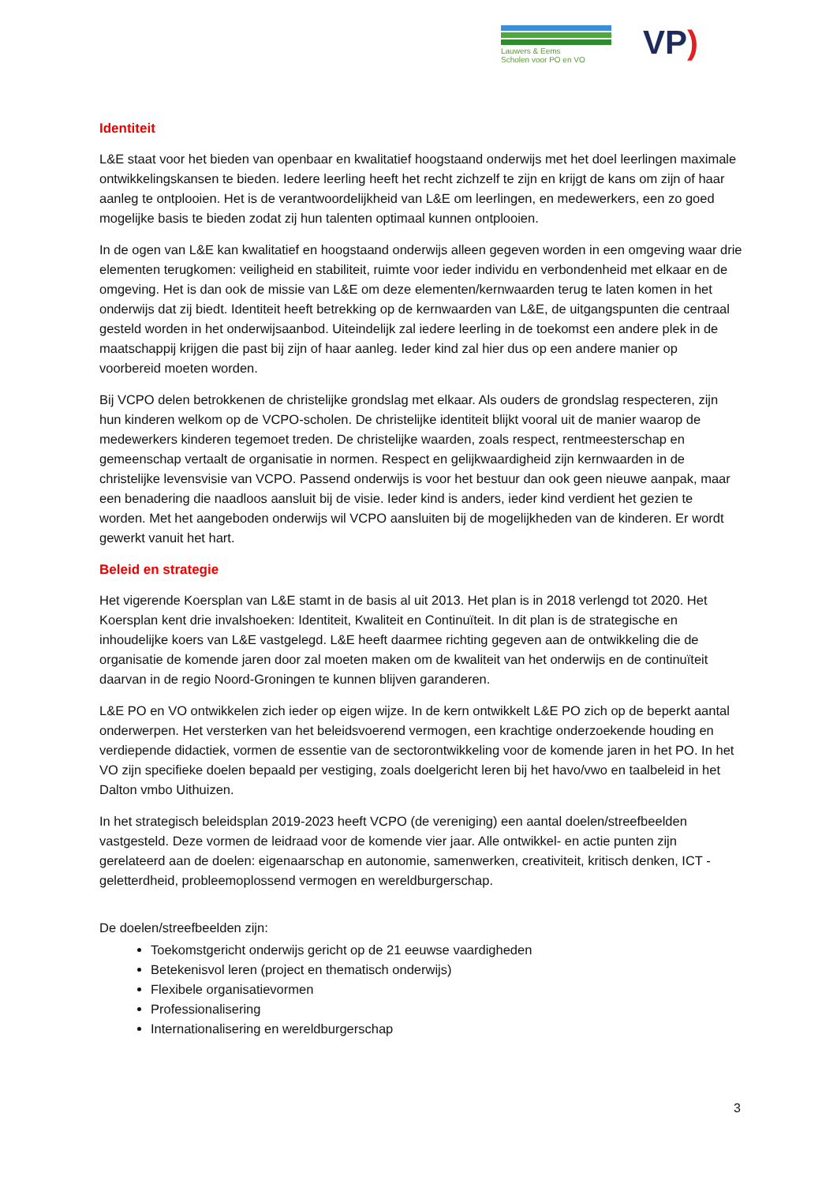Lauwers & Eems
Scholen voor PO en VO
VP)
Identiteit
L&E staat voor het bieden van openbaar en kwalitatief hoogstaand onderwijs met het doel leerlingen maximale ontwikkelingskansen te bieden. Iedere leerling heeft het recht zichzelf te zijn en krijgt de kans om zijn of haar aanleg te ontplooien. Het is de verantwoordelijkheid van L&E om leerlingen, en medewerkers, een zo goed mogelijke basis te bieden zodat zij hun talenten optimaal kunnen ontplooien.
In de ogen van L&E kan kwalitatief en hoogstaand onderwijs alleen gegeven worden in een omgeving waar drie elementen terugkomen: veiligheid en stabiliteit, ruimte voor ieder individu en verbondenheid met elkaar en de omgeving. Het is dan ook de missie van L&E om deze elementen/kernwaarden terug te laten komen in het onderwijs dat zij biedt. Identiteit heeft betrekking op de kernwaarden van L&E, de uitgangspunten die centraal gesteld worden in het onderwijsaanbod. Uiteindelijk zal iedere leerling in de toekomst een andere plek in de maatschappij krijgen die past bij zijn of haar aanleg. Ieder kind zal hier dus op een andere manier op voorbereid moeten worden.
Bij VCPO delen betrokkenen de christelijke grondslag met elkaar. Als ouders de grondslag respecteren, zijn hun kinderen welkom op de VCPO-scholen. De christelijke identiteit blijkt vooral uit de manier waarop de medewerkers kinderen tegemoet treden. De christelijke waarden, zoals respect, rentmeesterschap en gemeenschap vertaalt de organisatie in normen. Respect en gelijkwaardigheid zijn kernwaarden in de christelijke levensvisie van VCPO. Passend onderwijs is voor het bestuur dan ook geen nieuwe aanpak, maar een benadering die naadloos aansluit bij de visie. Ieder kind is anders, ieder kind verdient het gezien te worden. Met het aangeboden onderwijs wil VCPO aansluiten bij de mogelijkheden van de kinderen. Er wordt gewerkt vanuit het hart.
Beleid en strategie
Het vigerende Koersplan van L&E stamt in de basis al uit 2013. Het plan is in 2018 verlengd tot 2020. Het Koersplan kent drie invalshoeken: Identiteit, Kwaliteit en Continuïteit. In dit plan is de strategische en inhoudelijke koers van L&E vastgelegd. L&E heeft daarmee richting gegeven aan de ontwikkeling die de organisatie de komende jaren door zal moeten maken om de kwaliteit van het onderwijs en de continuïteit daarvan in de regio Noord-Groningen te kunnen blijven garanderen.
L&E PO en VO ontwikkelen zich ieder op eigen wijze. In de kern ontwikkelt L&E PO zich op de beperkt aantal onderwerpen. Het versterken van het beleidsvoerend vermogen, een krachtige onderzoekende houding en verdiepende didactiek, vormen de essentie van de sectorontwikkeling voor de komende jaren in het PO. In het VO zijn specifieke doelen bepaald per vestiging, zoals doelgericht leren bij het havo/vwo en taalbeleid in het Dalton vmbo Uithuizen.
In het strategisch beleidsplan 2019-2023 heeft VCPO (de vereniging) een aantal doelen/streefbeelden vastgesteld. Deze vormen de leidraad voor de komende vier jaar. Alle ontwikkel- en actie punten zijn gerelateerd aan de doelen: eigenaarschap en autonomie, samenwerken, creativiteit, kritisch denken, ICT -geletterdheid, probleemoplossend vermogen en wereldburgerschap.
De doelen/streefbeelden zijn:
Toekomstgericht onderwijs gericht op de 21 eeuwse vaardigheden
Betekenisvol leren (project en thematisch onderwijs)
Flexibele organisatievormen
Professionalisering
Internationalisering en wereldburgerschap
3